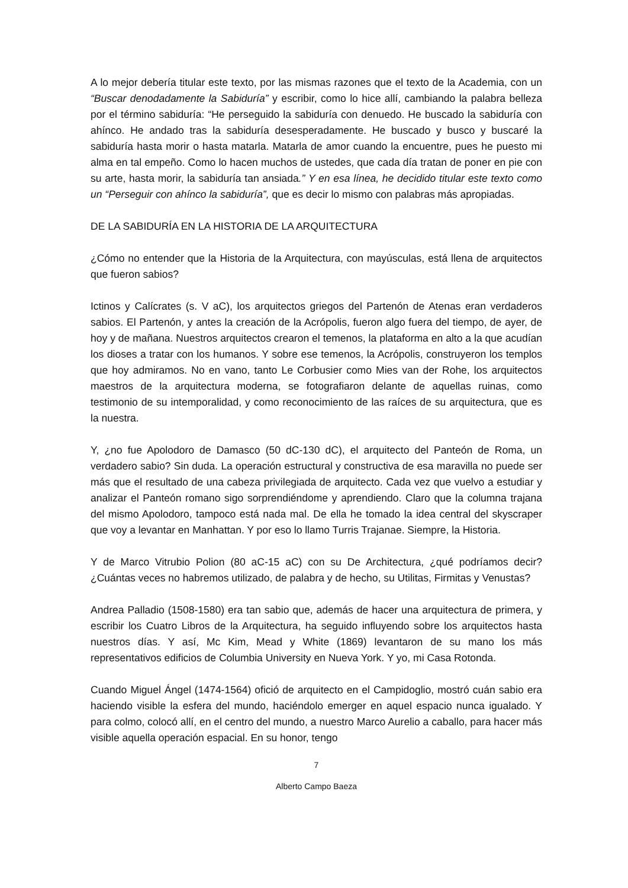A lo mejor debería titular este texto, por las mismas razones que el texto de la Academia, con un “Buscar denodadamente la Sabiduría” y escribir, como lo hice allí, cambiando la palabra belleza por el término sabiduría: “He perseguido la sabiduría con denuedo. He buscado la sabiduría con ahínco. He andado tras la sabiduría desesperadamente. He buscado y busco y buscaré la sabiduría hasta morir o hasta matarla. Matarla de amor cuando la encuentre, pues he puesto mi alma en tal empeño. Como lo hacen muchos de ustedes, que cada día tratan de poner en pie con su arte, hasta morir, la sabiduría tan ansiada.” Y en esa línea, he decidido titular este texto como un “Perseguir con ahínco la sabiduría”, que es decir lo mismo con palabras más apropiadas.
DE LA SABIDURÍA EN LA HISTORIA DE LA ARQUITECTURA
¿Cómo no entender que la Historia de la Arquitectura, con mayúsculas, está llena de arquitectos que fueron sabios?
Ictinos y Calícrates (s. V aC), los arquitectos griegos del Partenón de Atenas eran verdaderos sabios. El Partenón, y antes la creación de la Acrópolis, fueron algo fuera del tiempo, de ayer, de hoy y de mañana. Nuestros arquitectos crearon el temenos, la plataforma en alto a la que acudían los dioses a tratar con los humanos. Y sobre ese temenos, la Acrópolis, construyeron los templos que hoy admiramos. No en vano, tanto Le Corbusier como Mies van der Rohe, los arquitectos maestros de la arquitectura moderna, se fotografiaron delante de aquellas ruinas, como testimonio de su intemporalidad, y como reconocimiento de las raíces de su arquitectura, que es la nuestra.
Y, ¿no fue Apolodoro de Damasco (50 dC-130 dC), el arquitecto del Panteón de Roma, un verdadero sabio? Sin duda. La operación estructural y constructiva de esa maravilla no puede ser más que el resultado de una cabeza privilegiada de arquitecto. Cada vez que vuelvo a estudiar y analizar el Panteón romano sigo sorprendiéndome y aprendiendo. Claro que la columna trajana del mismo Apolodoro, tampoco está nada mal. De ella he tomado la idea central del skyscraper que voy a levantar en Manhattan. Y por eso lo llamo Turris Trajanae. Siempre, la Historia.
Y de Marco Vitrubio Polion (80 aC-15 aC) con su De Architectura, ¿qué podríamos decir? ¿Cuántas veces no habremos utilizado, de palabra y de hecho, su Utilitas, Firmitas y Venustas?
Andrea Palladio (1508-1580) era tan sabio que, además de hacer una arquitectura de primera, y escribir los Cuatro Libros de la Arquitectura, ha seguido influyendo sobre los arquitectos hasta nuestros días. Y así, Mc Kim, Mead y White (1869) levantaron de su mano los más representativos edificios de Columbia University en Nueva York. Y yo, mi Casa Rotonda.
Cuando Miguel Ángel (1474-1564) ofició de arquitecto en el Campidoglio, mostró cuán sabio era haciendo visible la esfera del mundo, haciéndolo emerger en aquel espacio nunca igualado. Y para colmo, colocó allí, en el centro del mundo, a nuestro Marco Aurelio a caballo, para hacer más visible aquella operación espacial. En su honor, tengo
7
Alberto Campo Baeza